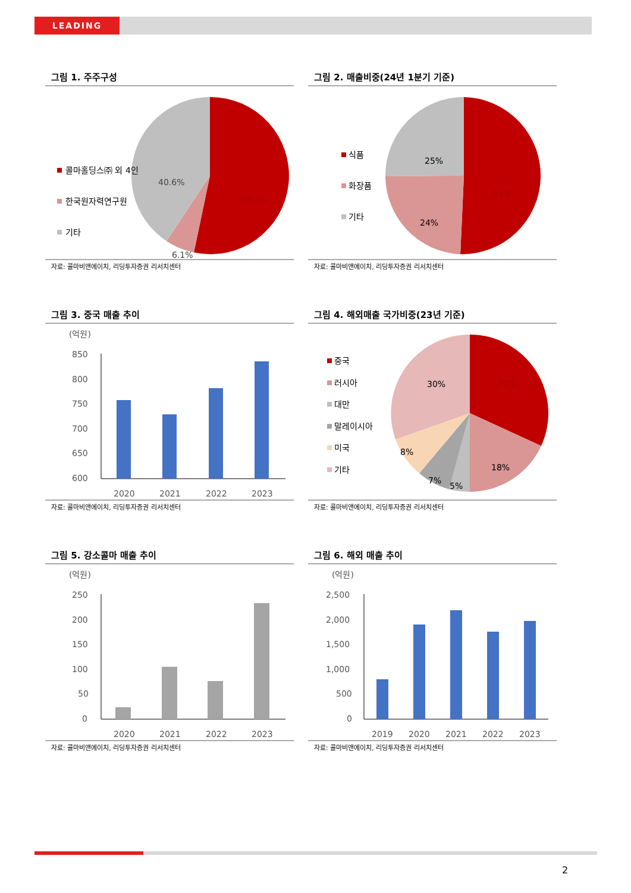LEADING
그림 1. 주주구성
콜마홀딩스㈜ 외 4인
한국원자력연구원
기타
40.6%
53.3%
6.1%
자료: 콜마비앤에이치, 리딩투자증권 리서치센터
그림 2. 매출비중(24년 1분기 기준)
식품
화장품
기타
25%
51%
24%
자료: 콜마비앤에이치, 리딩투자증권 리서치센터
그림 3. 중국 매출 추이
(억원)
850
800
750
700
650
600
2020
2021
2022
2023
자료: 콜마비앤에이치, 리딩투자증권 리서치센터
그림 4. 해외매출 국가비중(23년 기준)
중국
러시아
대만
말레이시아
미국
기타
30%
32%
8%
18%
7%
5%
자료: 콜마비앤에이치, 리딩투자증권 리서치센터
그림 5. 강소콜마 매출 추이
(억원)
250
200
150
100
50
0
2020
2021
2022
2023
자료: 콜마비앤에이치, 리딩투자증권 리서치센터
그림 6. 해외 매출 추이
(억원)
2,500
2,000
1,500
1,000
500
0
2019
2020
2021
2022
2023
자료: 콜마비앤에이치, 리딩투자증권 리서치센터
2